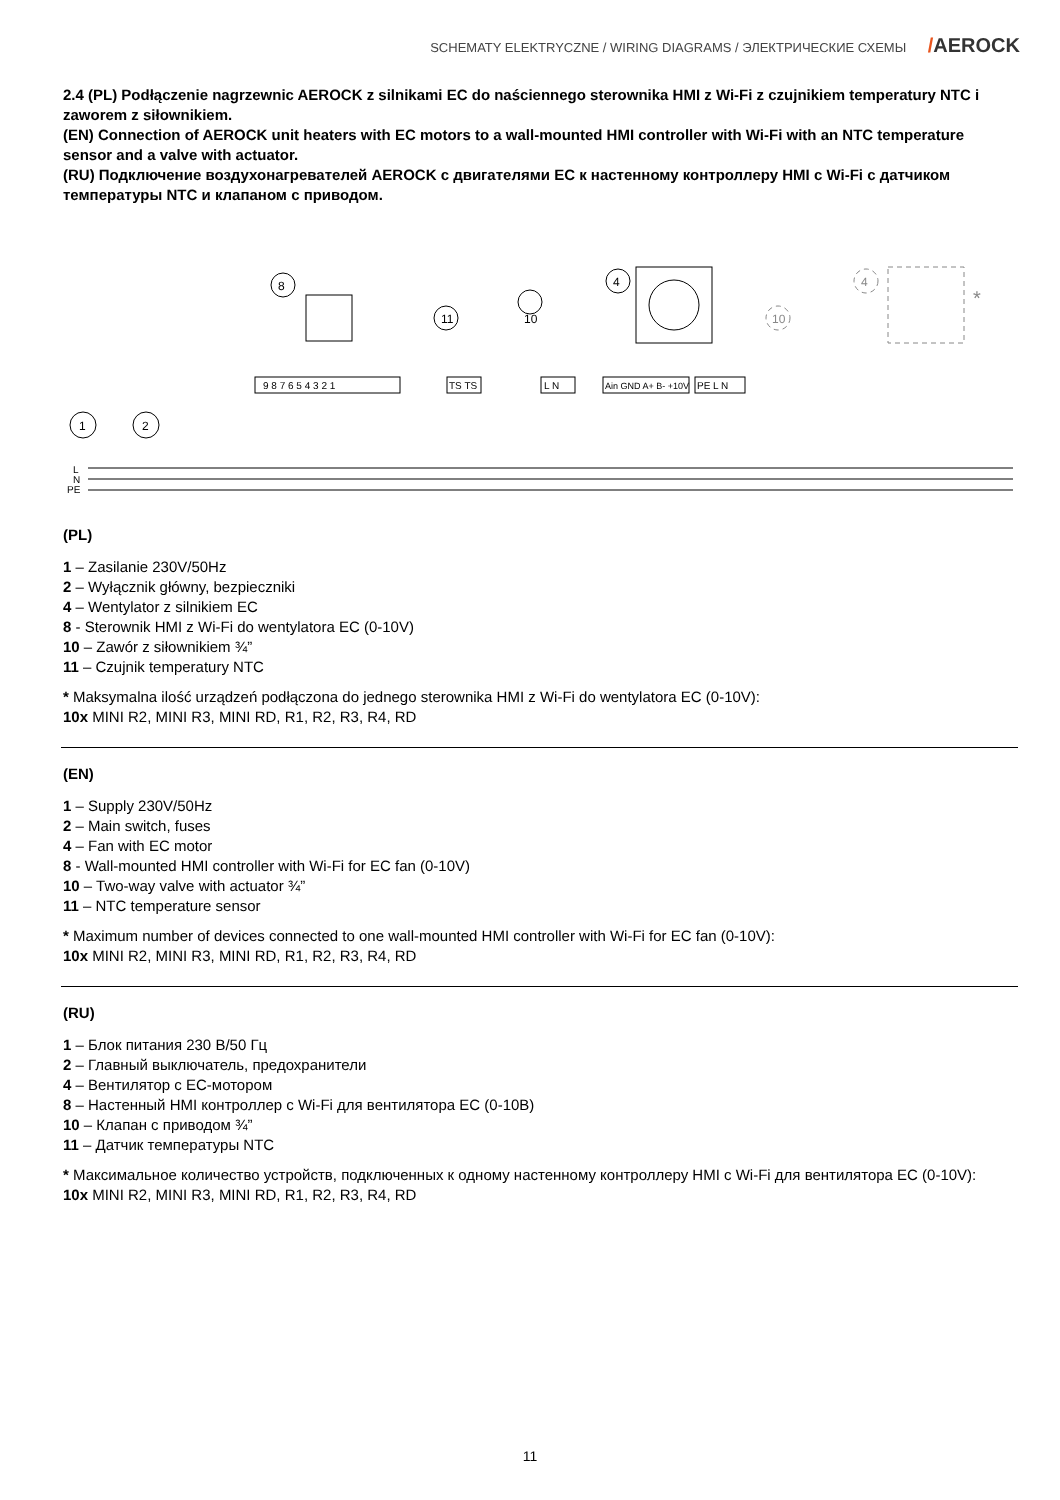SCHEMATY ELEKTRYCZNE / WIRING DIAGRAMS / ЭЛЕКТРИЧЕСКИЕ СХЕМЫ /AEROCK
2.4 (PL) Podłączenie nagrzewnic AEROCK z silnikami EC do naściennego sterownika HMI z Wi-Fi z czujnikiem temperatury NTC i zaworem z siłownikiem.
(EN) Connection of AEROCK unit heaters with EC motors to a wall-mounted HMI controller with Wi-Fi with an NTC temperature sensor and a valve with actuator.
(RU) Подключение воздухонагревателей AEROCK с двигателями EC к настенному контроллеру HMI с Wi-Fi с датчиком температуры NTC и клапаном с приводом.
8
11
10
4
10
4
*
9 8 7 6 5 4 3 2 1
TS TS
L N
Ain GND A+ B- +10V
PE L N
1
2
L
N
PE
(PL)
1 – Zasilanie 230V/50Hz
2 – Wyłącznik główny, bezpieczniki
4 – Wentylator z silnikiem EC
8 - Sterownik HMI z Wi-Fi do wentylatora EC (0-10V)
10 – Zawór z siłownikiem ¾”
11 – Czujnik temperatury NTC
* Maksymalna ilość urządzeń podłączona do jednego sterownika HMI z Wi-Fi do wentylatora EC (0-10V):
10x MINI R2, MINI R3, MINI RD, R1, R2, R3, R4, RD
(EN)
1 – Supply 230V/50Hz
2 – Main switch, fuses
4 – Fan with EC motor
8 - Wall-mounted HMI controller with Wi-Fi for EC fan (0-10V)
10 – Two-way valve with actuator ¾”
11 – NTC temperature sensor
* Maximum number of devices connected to one wall-mounted HMI controller with Wi-Fi for EC fan (0-10V):
10x MINI R2, MINI R3, MINI RD, R1, R2, R3, R4, RD
(RU)
1 – Блок питания 230 В/50 Гц
2 – Главный выключатель, предохранители
4 – Вентилятор с EC-мотором
8 – Настенный HMI контроллер с Wi-Fi для вентилятора EC (0-10В)
10 – Клапан с приводом ¾”
11 – Датчик температуры NTC
* Максимальное количество устройств, подключенных к одному настенному контроллеру HMI с Wi-Fi для вентилятора EC (0-10V):
10x MINI R2, MINI R3, MINI RD, R1, R2, R3, R4, RD
11